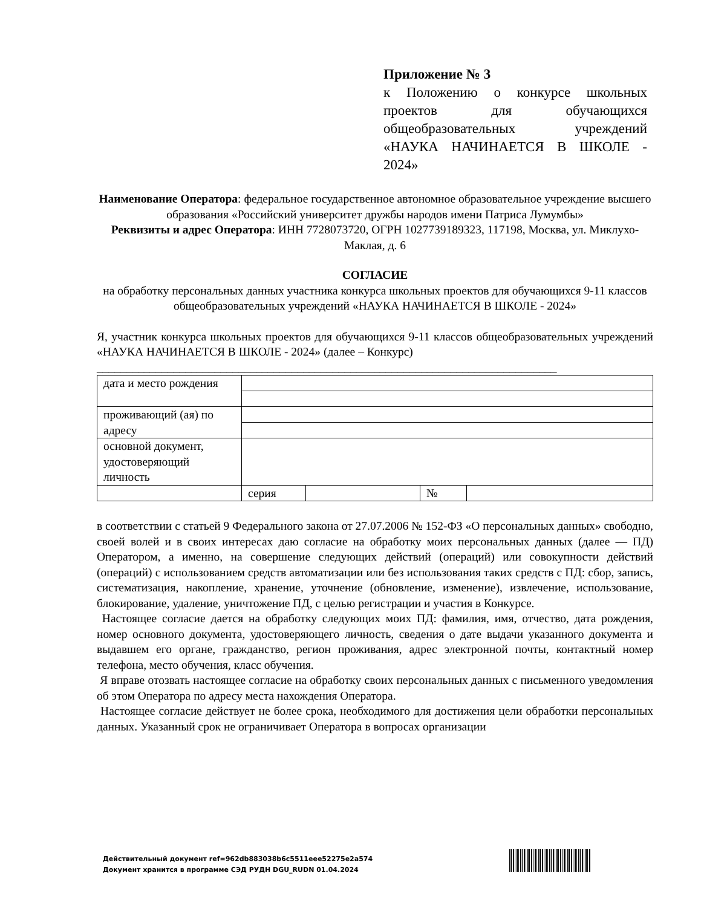Приложение № 3
к Положению о конкурсе школьных проектов для обучающихся общеобразовательных учреждений «НАУКА НАЧИНАЕТСЯ В ШКОЛЕ - 2024»
Наименование Оператора: федеральное государственное автономное образовательное учреждение высшего образования «Российский университет дружбы народов имени Патриса Лумумбы»
Реквизиты и адрес Оператора: ИНН 7728073720, ОГРН 1027739189323, 117198, Москва, ул. Миклухо-Маклая, д. 6
СОГЛАСИЕ
на обработку персональных данных участника конкурса школьных проектов для обучающихся 9-11 классов общеобразовательных учреждений «НАУКА НАЧИНАЕТСЯ В ШКОЛЕ - 2024»
Я, участник конкурса школьных проектов для обучающихся 9-11 классов общеобразовательных учреждений «НАУКА НАЧИНАЕТСЯ В ШКОЛЕ - 2024» (далее – Конкурс)
______________________________________________________________________________
| дата и место рождения | | | | |
| проживающий (ая) по адресу | | | | |
| основной документ, удостоверяющий личность | | | | |
| | серия | | № | |
в соответствии с статьей 9 Федерального закона от 27.07.2006 № 152-ФЗ «О персональных данных» свободно, своей волей и в своих интересах даю согласие на обработку моих персональных данных (далее — ПД) Оператором, а именно, на совершение следующих действий (операций) или совокупности действий (операций) с использованием средств автоматизации или без использования таких средств с ПД: сбор, запись, систематизация, накопление, хранение, уточнение (обновление, изменение), извлечение, использование, блокирование, удаление, уничтожение ПД, с целью регистрации и участия в Конкурсе.
Настоящее согласие дается на обработку следующих моих ПД: фамилия, имя, отчество, дата рождения, номер основного документа, удостоверяющего личность, сведения о дате выдачи указанного документа и выдавшем его органе, гражданство, регион проживания, адрес электронной почты, контактный номер телефона, место обучения, класс обучения.
Я вправе отозвать настоящее согласие на обработку своих персональных данных с письменного уведомления об этом Оператора по адресу места нахождения Оператора.
Настоящее согласие действует не более срока, необходимого для достижения цели обработки персональных данных. Указанный срок не ограничивает Оператора в вопросах организации
Действительный документ ref=962db883038b6c5511eee52275e2a574
Документ хранится в программе СЭД РУДН DGU_RUDN 01.04.2024